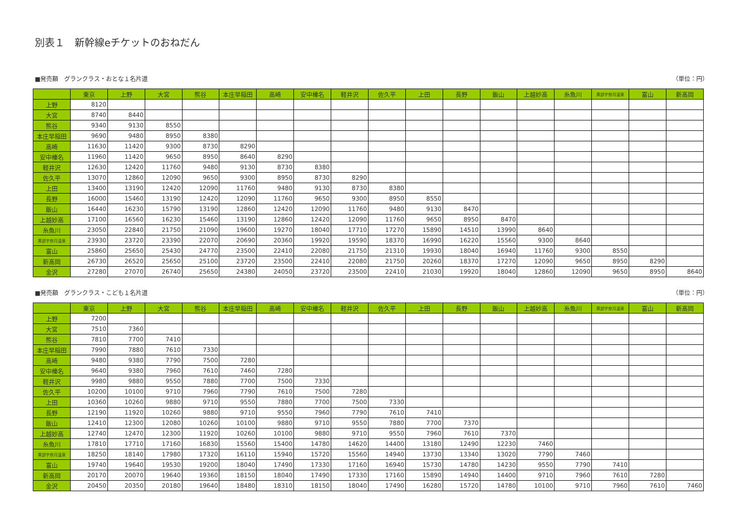別表１　新幹線eチケットのおねだん
■発売額　グランクラス・おとな１名片道 （単位：円）
| | 東京 | 上野 | 大宮 | 熊谷 | 本庄早稲田 | 高崎 | 安中榛名 | 軽井沢 | 佐久平 | 上田 | 長野 | 飯山 | 上越妙高 | 糸魚川 | 黒部宇奈月温泉 | 富山 | 新高岡 |
| --- | --- | --- | --- | --- | --- | --- | --- | --- | --- | --- | --- | --- | --- | --- | --- | --- | --- |
| 上野 | 8120 | | | | | | | | | | | | | | | | |
| 大宮 | 8740 | 8440 | | | | | | | | | | | | | | | |
| 熊谷 | 9340 | 9130 | 8550 | | | | | | | | | | | | | | |
| 本庄早稲田 | 9690 | 9480 | 8950 | 8380 | | | | | | | | | | | | | |
| 高崎 | 11630 | 11420 | 9300 | 8730 | 8290 | | | | | | | | | | | | |
| 安中榛名 | 11960 | 11420 | 9650 | 8950 | 8640 | 8290 | | | | | | | | | | | |
| 軽井沢 | 12630 | 12420 | 11760 | 9480 | 9130 | 8730 | 8380 | | | | | | | | | | |
| 佐久平 | 13070 | 12860 | 12090 | 9650 | 9300 | 8950 | 8730 | 8290 | | | | | | | | | |
| 上田 | 13400 | 13190 | 12420 | 12090 | 11760 | 9480 | 9130 | 8730 | 8380 | | | | | | | | |
| 長野 | 16000 | 15460 | 13190 | 12420 | 12090 | 11760 | 9650 | 9300 | 8950 | 8550 | | | | | | | |
| 飯山 | 16440 | 16230 | 15790 | 13190 | 12860 | 12420 | 12090 | 11760 | 9480 | 9130 | 8470 | | | | | | |
| 上越妙高 | 17100 | 16560 | 16230 | 15460 | 13190 | 12860 | 12420 | 12090 | 11760 | 9650 | 8950 | 8470 | | | | | |
| 糸魚川 | 23050 | 22840 | 21750 | 21090 | 19600 | 19270 | 18040 | 17710 | 17270 | 15890 | 14510 | 13990 | 8640 | | | | |
| 黒部宇奈月温泉 | 23930 | 23720 | 23390 | 22070 | 20690 | 20360 | 19920 | 19590 | 18370 | 16990 | 16220 | 15560 | 9300 | 8640 | | | |
| 富山 | 25860 | 25650 | 25430 | 24770 | 23500 | 22410 | 22080 | 21750 | 21310 | 19930 | 18040 | 16940 | 11760 | 9300 | 8550 | | |
| 新高岡 | 26730 | 26520 | 25650 | 25100 | 23720 | 23500 | 22410 | 22080 | 21750 | 20260 | 18370 | 17270 | 12090 | 9650 | 8950 | 8290 | |
| 金沢 | 27280 | 27070 | 26740 | 25650 | 24380 | 24050 | 23720 | 23500 | 22410 | 21030 | 19920 | 18040 | 12860 | 12090 | 9650 | 8950 | 8640 |
■発売額　グランクラス・こども１名片道 （単位：円）
| | 東京 | 上野 | 大宮 | 熊谷 | 本庄早稲田 | 高崎 | 安中榛名 | 軽井沢 | 佐久平 | 上田 | 長野 | 飯山 | 上越妙高 | 糸魚川 | 黒部宇奈月温泉 | 富山 | 新高岡 |
| --- | --- | --- | --- | --- | --- | --- | --- | --- | --- | --- | --- | --- | --- | --- | --- | --- | --- |
| 上野 | 7200 | | | | | | | | | | | | | | | | |
| 大宮 | 7510 | 7360 | | | | | | | | | | | | | | | |
| 熊谷 | 7810 | 7700 | 7410 | | | | | | | | | | | | | | |
| 本庄早稲田 | 7990 | 7880 | 7610 | 7330 | | | | | | | | | | | | | |
| 高崎 | 9480 | 9380 | 7790 | 7500 | 7280 | | | | | | | | | | | | |
| 安中榛名 | 9640 | 9380 | 7960 | 7610 | 7460 | 7280 | | | | | | | | | | | |
| 軽井沢 | 9980 | 9880 | 9550 | 7880 | 7700 | 7500 | 7330 | | | | | | | | | | |
| 佐久平 | 10200 | 10100 | 9710 | 7960 | 7790 | 7610 | 7500 | 7280 | | | | | | | | | |
| 上田 | 10360 | 10260 | 9880 | 9710 | 9550 | 7880 | 7700 | 7500 | 7330 | | | | | | | | |
| 長野 | 12190 | 11920 | 10260 | 9880 | 9710 | 9550 | 7960 | 7790 | 7610 | 7410 | | | | | | | |
| 飯山 | 12410 | 12300 | 12080 | 10260 | 10100 | 9880 | 9710 | 9550 | 7880 | 7700 | 7370 | | | | | | |
| 上越妙高 | 12740 | 12470 | 12300 | 11920 | 10260 | 10100 | 9880 | 9710 | 9550 | 7960 | 7610 | 7370 | | | | | |
| 糸魚川 | 17810 | 17710 | 17160 | 16830 | 15560 | 15400 | 14780 | 14620 | 14400 | 13180 | 12490 | 12230 | 7460 | | | | |
| 黒部宇奈月温泉 | 18250 | 18140 | 17980 | 17320 | 16110 | 15940 | 15720 | 15560 | 14940 | 13730 | 13340 | 13020 | 7790 | 7460 | | | |
| 富山 | 19740 | 19640 | 19530 | 19200 | 18040 | 17490 | 17330 | 17160 | 16940 | 15730 | 14780 | 14230 | 9550 | 7790 | 7410 | | |
| 新高岡 | 20170 | 20070 | 19640 | 19360 | 18150 | 18040 | 17490 | 17330 | 17160 | 15890 | 14940 | 14400 | 9710 | 7960 | 7610 | 7280 | |
| 金沢 | 20450 | 20350 | 20180 | 19640 | 18480 | 18310 | 18150 | 18040 | 17490 | 16280 | 15720 | 14780 | 10100 | 9710 | 7960 | 7610 | 7460 |